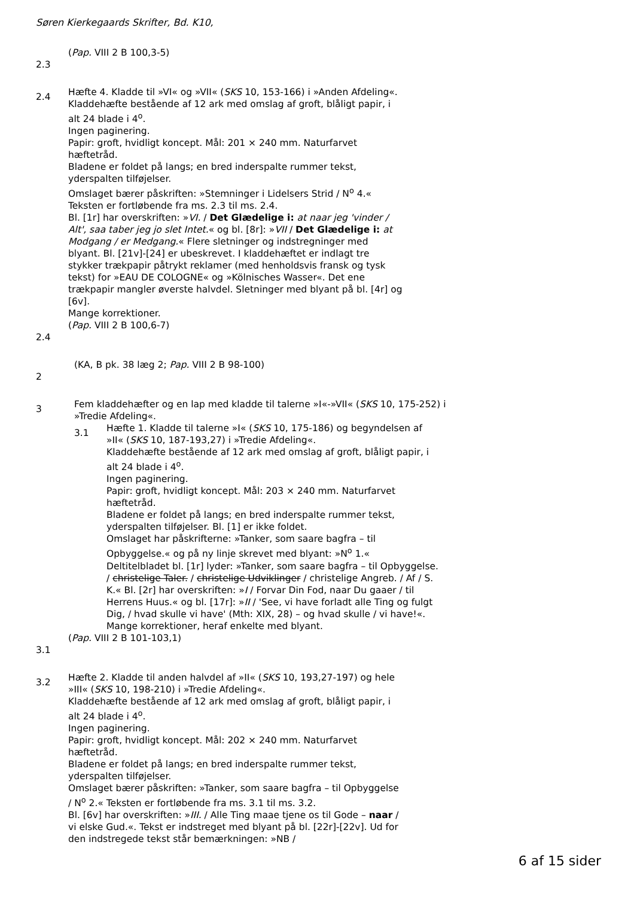Søren Kierkegaards Skrifter, Bd. K10,
(Pap. VIII 2 B 100,3-5)
2.3
2.4
Hæfte 4. Kladde til »VI« og »VII« (SKS 10, 153-166) i »Anden Afdeling«.
Kladdehæfte bestående af 12 ark med omslag af groft, blåligt papir, i alt 24 blade i 4<sup>o</sup>.
Ingen paginering.
Papir: groft, hvidligt koncept. Mål: 201 × 240 mm. Naturfarvet hæftetråd.
Bladene er foldet på langs; en bred inderspalte rummer tekst, yderspalten tilføjelser.
Omslaget bærer påskriften: »Stemninger i Lidelsers Strid / N<sup>o</sup> 4.« Teksten er fortløbende fra ms. 2.3 til ms. 2.4.
Bl. [1r] har overskriften: »VI. / Det Glædelige i: at naar jeg 'vinder / Alt', saa taber jeg jo slet Intet.« og bl. [8r]: »VII / Det Glædelige i: at Modgang / er Medgang.« Flere sletninger og indstregninger med blyant. Bl. [21v]-[24] er ubeskrevet. I kladdehæftet er indlagt tre stykker trækpapir påtrykt reklamer (med henholdsvis fransk og tysk tekst) for »EAU DE COLOGNE« og »Kölnisches Wasser«. Det ene trækpapir mangler øverste halvdel. Sletninger med blyant på bl. [4r] og [6v].
Mange korrektioner.
(Pap. VIII 2 B 100,6-7)
2.4
(KA, B pk. 38 læg 2; Pap. VIII 2 B 98-100)
2
3
Fem kladdehæfter og en lap med kladde til talerne »I«-»VII« (SKS 10, 175-252) i »Tredie Afdeling«.
3.1
Hæfte 1. Kladde til talerne »I« (SKS 10, 175-186) og begyndelsen af »II« (SKS 10, 187-193,27) i »Tredie Afdeling«.
Kladdehæfte bestående af 12 ark med omslag af groft, blåligt papir, i alt 24 blade i 4<sup>o</sup>.
Ingen paginering.
Papir: groft, hvidligt koncept. Mål: 203 × 240 mm. Naturfarvet hæftetråd.
Bladene er foldet på langs; en bred inderspalte rummer tekst, yderspalten tilføjelser. Bl. [1] er ikke foldet.
Omslaget har påskrifterne: »Tanker, som saare bagfra – til Opbyggelse.« og på ny linje skrevet med blyant: »N<sup>o</sup> 1.«
Deltitelbladet bl. [1r] lyder: »Tanker, som saare bagfra – til Opbyggelse. / christelige Taler. / christelige Udviklinger / christelige Angreb. / Af / S. K.« Bl. [2r] har overskriften: »I / Forvar Din Fod, naar Du gaaer / til Herrens Huus.« og bl. [17r]: »II / 'See, vi have forladt alle Ting og fulgt Dig, / hvad skulle vi have' (Mth: XIX, 28) – og hvad skulle / vi have!«.
Mange korrektioner, heraf enkelte med blyant.
(Pap. VIII 2 B 101-103,1)
3.1
3.2
Hæfte 2. Kladde til anden halvdel af »II« (SKS 10, 193,27-197) og hele »III« (SKS 10, 198-210) i »Tredie Afdeling«.
Kladdehæfte bestående af 12 ark med omslag af groft, blåligt papir, i alt 24 blade i 4<sup>o</sup>.
Ingen paginering.
Papir: groft, hvidligt koncept. Mål: 202 × 240 mm. Naturfarvet hæftetråd.
Bladene er foldet på langs; en bred inderspalte rummer tekst, yderspalten tilføjelser.
Omslaget bærer påskriften: »Tanker, som saare bagfra – til Opbyggelse / N<sup>o</sup> 2.« Teksten er fortløbende fra ms. 3.1 til ms. 3.2.
Bl. [6v] har overskriften: »III. / Alle Ting maae tjene os til Gode – naar / vi elske Gud.«. Tekst er indstreget med blyant på bl. [22r]-[22v]. Ud for den indstregede tekst står bemærkningen: »NB /
6 af 15 sider